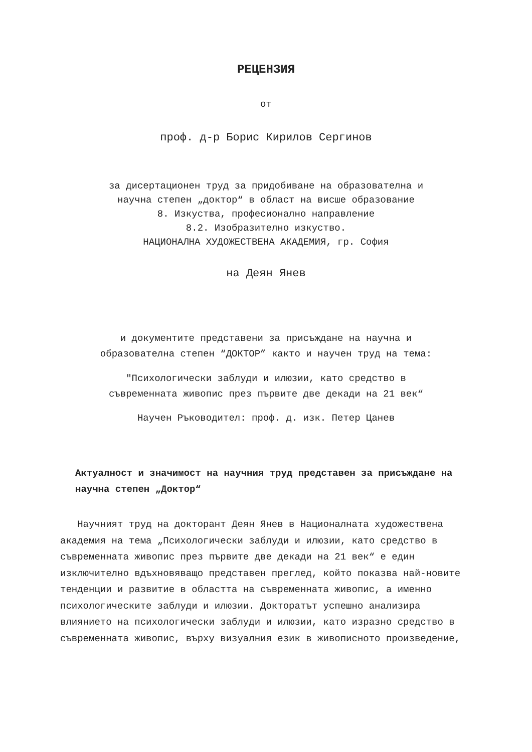РЕЦЕНЗИЯ
от
проф. д-р Борис Кирилов Сергинов
за дисертационен труд за придобиване на образователна и
научна степен „доктор“ в област на висше образование
8. Изкуства, професионално направление
8.2. Изобразително изкуство.
НАЦИОНАЛНА ХУДОЖЕСТВЕНА АКАДЕМИЯ, гр. София
на Деян Янев
и документите представени за присъждане на научна и
образователна степен “ДОКТОР” както и научен труд на тема:
"Психологически заблуди и илюзии, като средство в
съвременната живопис през първите две декади на 21 век“
Научен Ръководител: проф. д. изк. Петер Цанев
Актуалност и значимост на научния труд представен за присъждане на научна степен „Доктор“
Научният труд на докторант Деян Янев в Националната художествена академия на тема „Психологически заблуди и илюзии, като средство в съвременната живопис през първите две декади на 21 век“ е един изключително вдъхновяващо представен преглед, който показва най-новите тенденции и развитие в областта на съвременната живопис, а именно психологическите заблуди и илюзии. Докторатът успешно анализира влиянието на психологически заблуди и илюзии, като изразно средство в съвременната живопис, върху визуалния език в живописното произведение,